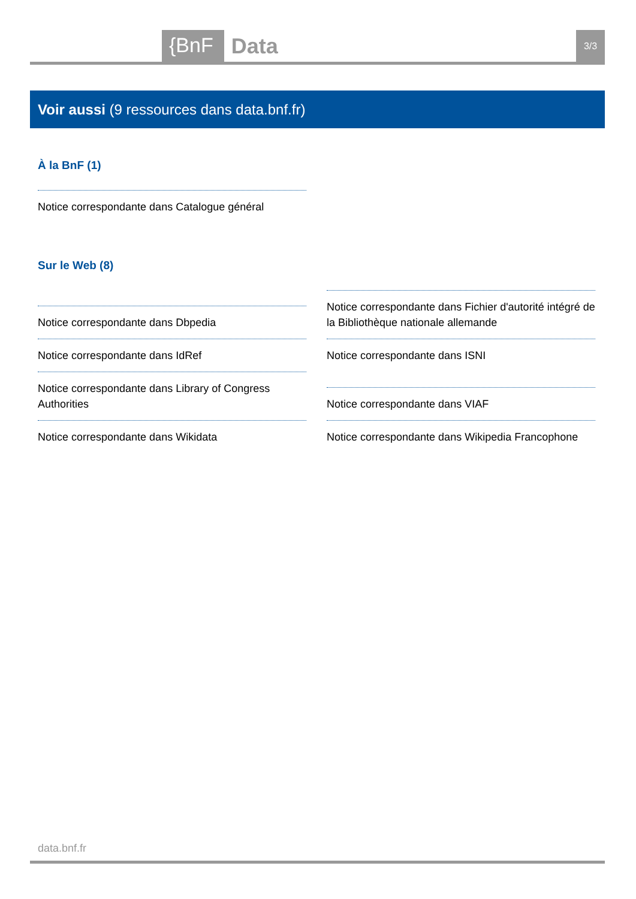{BnF Data 3/3
Voir aussi (9 ressources dans data.bnf.fr)
À la BnF (1)
Notice correspondante dans Catalogue général
Sur le Web (8)
Notice correspondante dans Dbpedia
Notice correspondante dans IdRef
Notice correspondante dans Library of Congress Authorities
Notice correspondante dans Wikidata
Notice correspondante dans Fichier d'autorité intégré de la Bibliothèque nationale allemande
Notice correspondante dans ISNI
Notice correspondante dans VIAF
Notice correspondante dans Wikipedia Francophone
data.bnf.fr